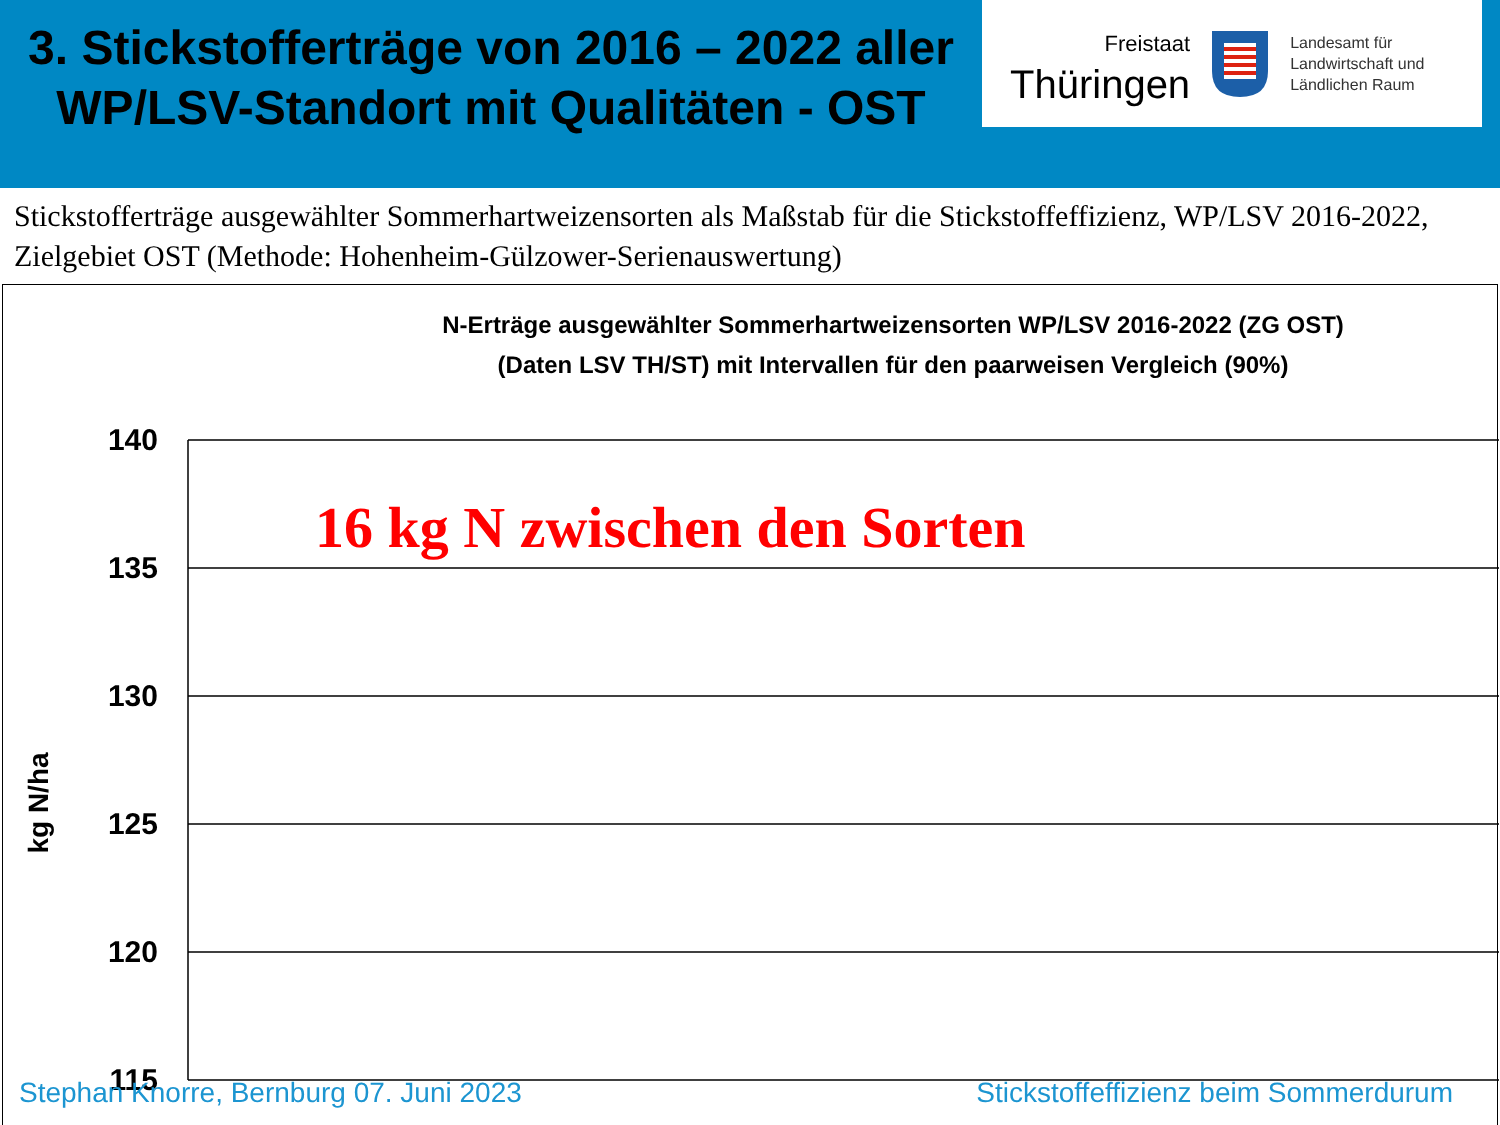3. Stickstofferträge von 2016 – 2022 aller WP/LSV-Standort mit Qualitäten - OST
Freistaat
Thüringen
Landesamt für
Landwirtschaft und
Ländlichen Raum
Stickstofferträge ausgewählter Sommerhartweizensorten als Maßstab für die Stickstoffeffizienz, WP/LSV 2016-2022, Zielgebiet OST (Methode: Hohenheim-Gülzower-Serienauswertung)
N-Erträge ausgewählter Sommerhartweizensorten WP/LSV 2016-2022 (ZG OST)
(Daten LSV TH/ST) mit Intervallen für den paarweisen Vergleich (90%)
140
135
130
125
120
115
kg N/ha
16 kg N zwischen den Sorten
Stephan Knorre, Bernburg 07. Juni 2023 Stickstoffeffizienz beim Sommerdurum